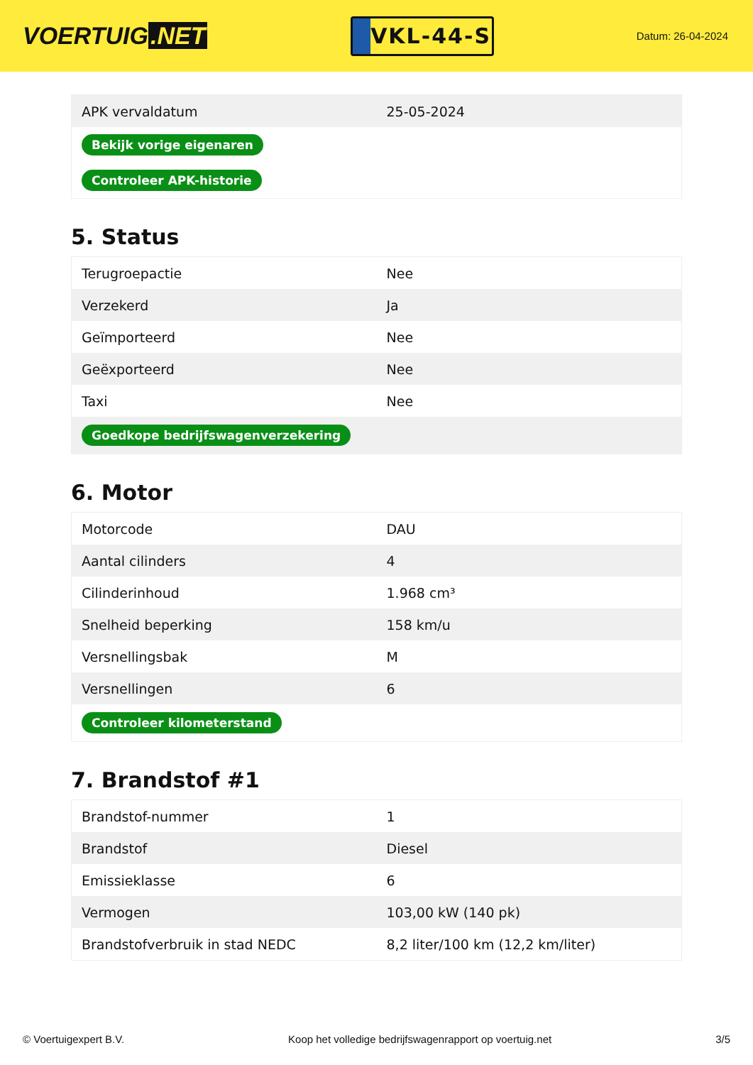VOERTUIG.NET
VKL-44-S
Datum: 26-04-2024
| APK vervaldatum | 25-05-2024 |
| Bekijk vorige eigenaren | |
| Controleer APK-historie | |
5. Status
| Terugroepactie | Nee |
| Verzekerd | Ja |
| Geïmporteerd | Nee |
| Geëxporteerd | Nee |
| Taxi | Nee |
| Goedkope bedrijfswagenverzekering | |
6. Motor
| Motorcode | DAU |
| Aantal cilinders | 4 |
| Cilinderinhoud | 1.968 cm³ |
| Snelheid beperking | 158 km/u |
| Versnellingsbak | M |
| Versnellingen | 6 |
| Controleer kilometerstand | |
7. Brandstof #1
| Brandstof-nummer | 1 |
| Brandstof | Diesel |
| Emissieklasse | 6 |
| Vermogen | 103,00 kW (140 pk) |
| Brandstofverbruik in stad NEDC | 8,2 liter/100 km (12,2 km/liter) |
© Voertuigexpert B.V. Koop het volledige bedrijfswagenrapport op voertuig.net 3/5